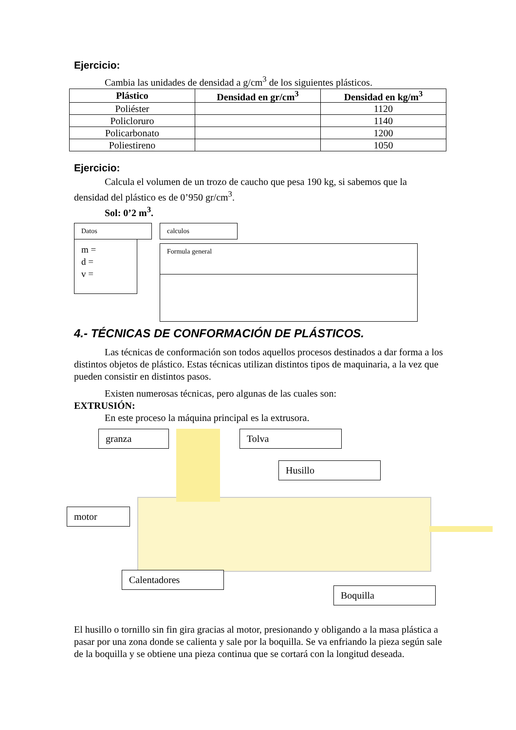Ejercicio:
Cambia las unidades de densidad a g/cm<sup>3</sup> de los siguientes plásticos.
| Plástico | Densidad en gr/cm<sup>3</sup> | Densidad en kg/m<sup>3</sup> |
| --- | --- | --- |
| Poliéster | | 1120 |
| Policloruro | | 1140 |
| Policarbonato | | 1200 |
| Poliestireno | | 1050 |
Ejercicio:
Calcula el volumen de un trozo de caucho que pesa 190 kg, si sabemos que la densidad del plástico es de 0’950 gr/cm<sup>3</sup>.
Sol: 0’2 m<sup>3</sup>.
Datos
m =
d =
v =
calculos
Formula general
4.- TÉCNICAS DE CONFORMACIÓN DE PLÁSTICOS.
Las técnicas de conformación son todos aquellos procesos destinados a dar forma a los distintos objetos de plástico. Estas técnicas utilizan distintos tipos de maquinaria, a la vez que pueden consistir en distintos pasos.
Existen numerosas técnicas, pero algunas de las cuales son:
EXTRUSIÓN:
En este proceso la máquina principal es la extrusora.
granza Tolva
Husillo
motor
Calentadores
Boquilla
El husillo o tornillo sin fin gira gracias al motor, presionando y obligando a la masa plástica a pasar por una zona donde se calienta y sale por la boquilla. Se va enfriando la pieza según sale de la boquilla y se obtiene una pieza continua que se cortará con la longitud deseada.